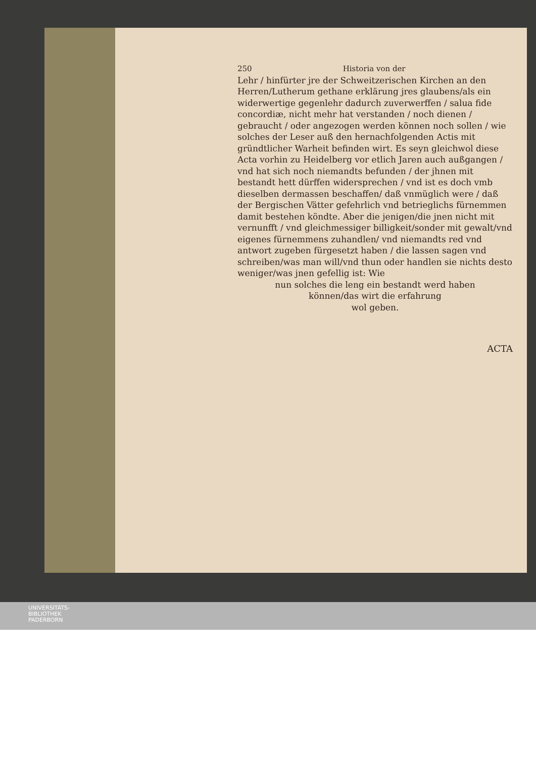250 Historia von der
Lehr / hinfürter jre der Schweitzerischen Kirchen an den Herren/Lutherum gethane erklärung jres glaubens/als ein widerwertige gegenlehr dadurch zuverwerffen / salua fide concordiæ, nicht mehr hat verstanden / noch dienen / gebraucht / oder angezogen werden können noch sollen / wie solches der Leser auß den hernachfolgenden Actis mit gründtlicher Warheit befinden wirt. Es seyn gleichwol diese Acta vorhin zu Heidelberg vor etlich Jaren auch außgangen / vnd hat sich noch niemandts befunden / der jhnen mit bestandt hett dürffen widersprechen / vnd ist es doch vmb dieselben dermassen beschaffen/ daß vnmüglich were / daß der Bergischen Vätter gefehrlich vnd betrieglichs fürnemmen damit bestehen köndte. Aber die jenigen/die jnen nicht mit vernunfft / vnd gleichmessiger billigkeit/sonder mit gewalt/vnd eigenes fürnemmens zuhandlen/ vnd niemandts red vnd antwort zugeben fürgesetzt haben / die lassen sagen vnd schreiben/was man will/vnd thun oder handlen sie nichts desto weniger/was jnen gefellig ist: Wie
nun solches die leng ein bestandt werd haben
können/das wirt die erfahrung
wol geben.
ACTA
UNIVERSITÄTS-
BIBLIOTHEK
PADERBORN